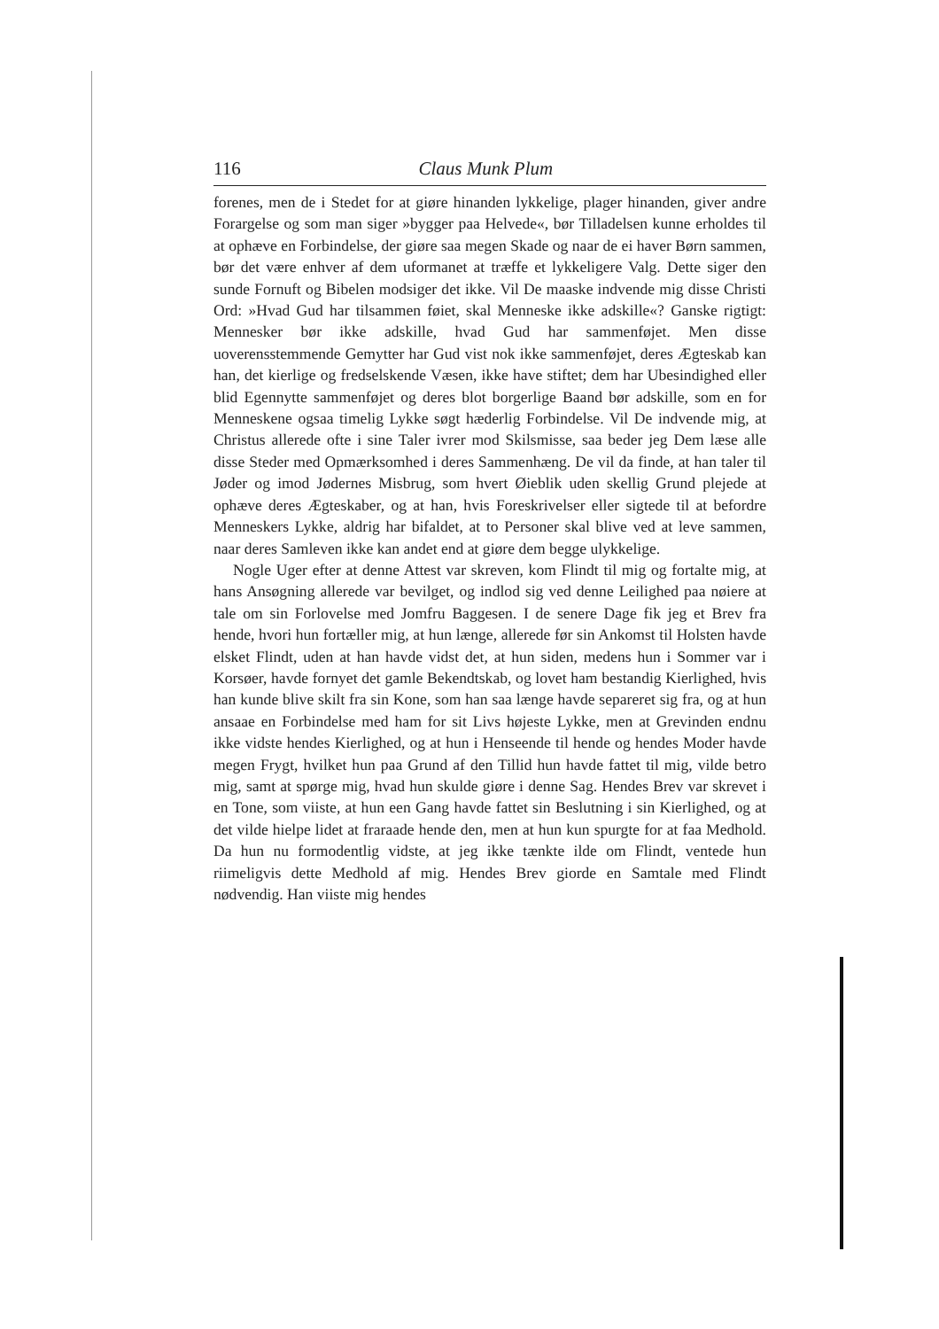116 Claus Munk Plum
forenes, men de i Stedet for at giøre hinanden lykkelige, plager hinanden, giver andre Forargelse og som man siger »bygger paa Helvede«, bør Tilladelsen kunne erholdes til at ophæve en Forbindelse, der giøre saa megen Skade og naar de ei haver Børn sammen, bør det være enhver af dem uformanet at træffe et lykkeligere Valg. Dette siger den sunde Fornuft og Bibelen modsiger det ikke. Vil De maaske indvende mig disse Christi Ord: »Hvad Gud har tilsammen føiet, skal Menneske ikke adskille«? Ganske rigtigt: Mennesker bør ikke adskille, hvad Gud har sammenføjet. Men disse uoverensstemmende Gemytter har Gud vist nok ikke sammenføjet, deres Ægteskab kan han, det kierlige og fredselskende Væsen, ikke have stiftet; dem har Ubesindighed eller blid Egennytte sammenføjet og deres blot borgerlige Baand bør adskille, som en for Menneskene ogsaa timelig Lykke søgt hæderlig Forbindelse. Vil De indvende mig, at Christus allerede ofte i sine Taler ivrer mod Skilsmisse, saa beder jeg Dem læse alle disse Steder med Opmærksomhed i deres Sammenhæng. De vil da finde, at han taler til Jøder og imod Jødernes Misbrug, som hvert Øieblik uden skellig Grund plejede at ophæve deres Ægteskaber, og at han, hvis Foreskrivelser eller sigtede til at befordre Menneskers Lykke, aldrig har bifaldet, at to Personer skal blive ved at leve sammen, naar deres Samleven ikke kan andet end at giøre dem begge ulykkelige.
Nogle Uger efter at denne Attest var skreven, kom Flindt til mig og fortalte mig, at hans Ansøgning allerede var bevilget, og indlod sig ved denne Leilighed paa nøiere at tale om sin Forlovelse med Jomfru Baggesen. I de senere Dage fik jeg et Brev fra hende, hvori hun fortæller mig, at hun længe, allerede før sin Ankomst til Holsten havde elsket Flindt, uden at han havde vidst det, at hun siden, medens hun i Sommer var i Korsøer, havde fornyet det gamle Bekendtskab, og lovet ham bestandig Kierlighed, hvis han kunde blive skilt fra sin Kone, som han saa længe havde separeret sig fra, og at hun ansaae en Forbindelse med ham for sit Livs højeste Lykke, men at Grevinden endnu ikke vidste hendes Kierlighed, og at hun i Henseende til hende og hendes Moder havde megen Frygt, hvilket hun paa Grund af den Tillid hun havde fattet til mig, vilde betro mig, samt at spørge mig, hvad hun skulde giøre i denne Sag. Hendes Brev var skrevet i en Tone, som viiste, at hun een Gang havde fattet sin Beslutning i sin Kierlighed, og at det vilde hielpe lidet at fraraade hende den, men at hun kun spurgte for at faa Medhold. Da hun nu formodentlig vidste, at jeg ikke tænkte ilde om Flindt, ventede hun riimeligvis dette Medhold af mig. Hendes Brev giorde en Samtale med Flindt nødvendig. Han viiste mig hendes